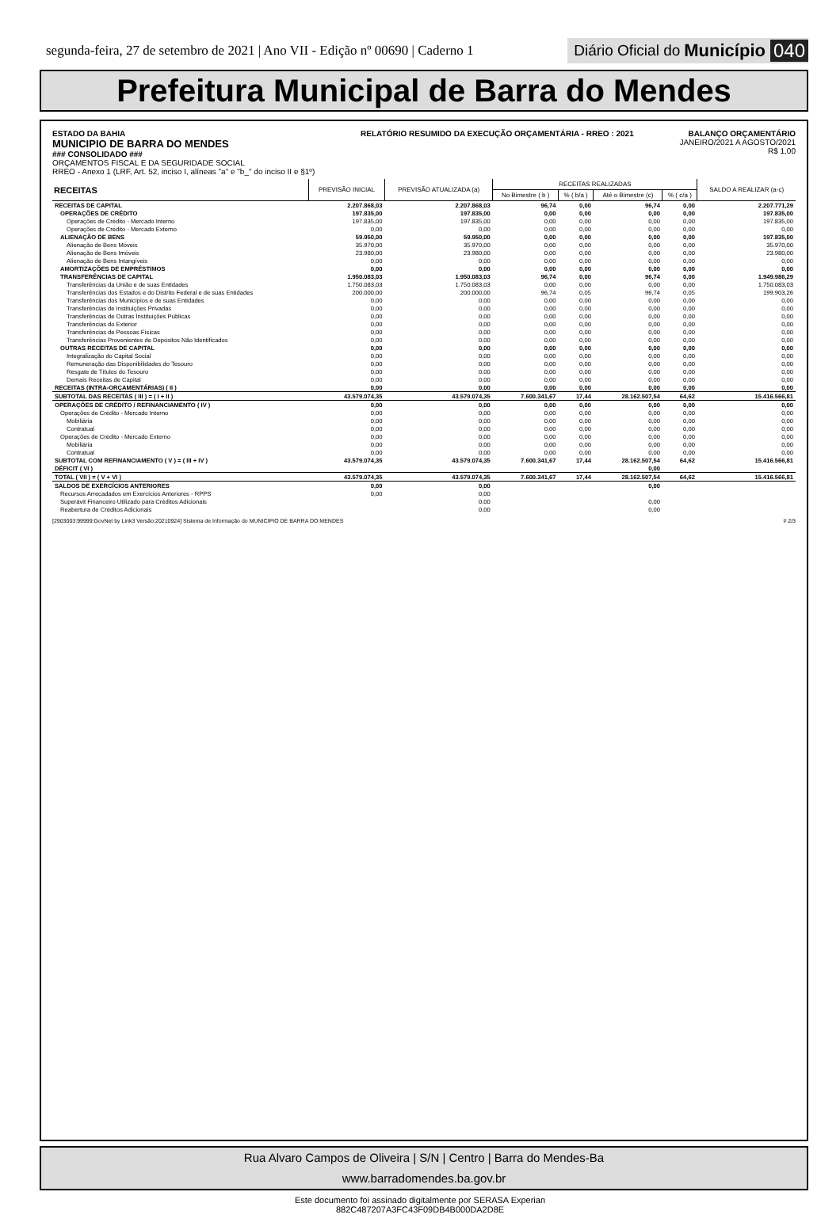segunda-feira, 27 de setembro de 2021 | Ano VII - Edição nº 00690 | Caderno 1
Diário Oficial do Município 040
Prefeitura Municipal de Barra do Mendes
ESTADO DA BAHIA
MUNICIPIO DE BARRA DO MENDES
### CONSOLIDADO ###
ORÇAMENTOS FISCAL E DA SEGURIDADE SOCIAL
RREO - Anexo 1 (LRF, Art. 52, inciso I, alíneas "a" e "b_" do inciso II e §1º)
RELATÓRIO RESUMIDO DA EXECUÇÃO ORÇAMENTÁRIA - RREO : 2021
BALANÇO ORÇAMENTÁRIO
JANEIRO/2021 A AGOSTO/2021
R$ 1,00
| RECEITAS | PREVISÃO INICIAL | PREVISÃO ATUALIZADA (a) | RECEITAS REALIZADAS | | | | SALDO A REALIZAR (a-c) |
| --- | --- | --- | --- | --- | --- | --- | --- |
| | | | No Bimestre ( b ) | % ( b/a ) | Até o Bimestre (c) | % ( c/a ) | |
| RECEITAS DE CAPITAL | 2.207.868,03 | 2.207.868,03 | 96,74 | 0,00 | 96,74 | 0,00 | 2.207.771,29 |
| OPERAÇÕES DE CRÉDITO | 197.835,00 | 197.835,00 | 0,00 | 0,00 | 0,00 | 0,00 | 197.835,00 |
| Operações de Crédito - Mercado Interno | 197.835,00 | 197.835,00 | 0,00 | 0,00 | 0,00 | 0,00 | 197.835,00 |
| Operações de Crédito - Mercado Externo | 0,00 | 0,00 | 0,00 | 0,00 | 0,00 | 0,00 | 0,00 |
| ALIENAÇÃO DE BENS | 59.950,00 | 59.950,00 | 0,00 | 0,00 | 0,00 | 0,00 | 197.835,00 |
| Alienação de Bens Móveis | 35.970,00 | 35.970,00 | 0,00 | 0,00 | 0,00 | 0,00 | 35.970,00 |
| Alienação de Bens Imóveis | 23.980,00 | 23.980,00 | 0,00 | 0,00 | 0,00 | 0,00 | 23.980,00 |
| Alienação de Bens Intangíveis | 0,00 | 0,00 | 0,00 | 0,00 | 0,00 | 0,00 | 0,00 |
| AMORTIZAÇÕES DE EMPRÉSTIMOS | 0,00 | 0,00 | 0,00 | 0,00 | 0,00 | 0,00 | 0,00 |
| TRANSFERÊNCIAS DE CAPITAL | 1.950.083,03 | 1.950.083,03 | 96,74 | 0,00 | 96,74 | 0,00 | 1.949.986,29 |
| Transferências da União e de suas Entidades | 1.750.083,03 | 1.750.083,03 | 0,00 | 0,00 | 0,00 | 0,00 | 1.750.083,03 |
| Transferências dos Estados e do Distrito Federal e de suas Entidades | 200.000,00 | 200.000,00 | 96,74 | 0,05 | 96,74 | 0,05 | 199.903,26 |
| Transferências dos Municípios e de suas Entidades | 0,00 | 0,00 | 0,00 | 0,00 | 0,00 | 0,00 | 0,00 |
| Transferências de Instituições Privadas | 0,00 | 0,00 | 0,00 | 0,00 | 0,00 | 0,00 | 0,00 |
| Transferências de Outras Instituições Públicas | 0,00 | 0,00 | 0,00 | 0,00 | 0,00 | 0,00 | 0,00 |
| Transferências do Exterior | 0,00 | 0,00 | 0,00 | 0,00 | 0,00 | 0,00 | 0,00 |
| Transferências de Pessoas Físicas | 0,00 | 0,00 | 0,00 | 0,00 | 0,00 | 0,00 | 0,00 |
| Transferências Provenientes de Depósitos Não Identificados | 0,00 | 0,00 | 0,00 | 0,00 | 0,00 | 0,00 | 0,00 |
| OUTRAS RECEITAS DE CAPITAL | 0,00 | 0,00 | 0,00 | 0,00 | 0,00 | 0,00 | 0,00 |
| Integralização do Capital Social | 0,00 | 0,00 | 0,00 | 0,00 | 0,00 | 0,00 | 0,00 |
| Remuneração das Disponibilidades do Tesouro | 0,00 | 0,00 | 0,00 | 0,00 | 0,00 | 0,00 | 0,00 |
| Resgate de Títulos do Tesouro | 0,00 | 0,00 | 0,00 | 0,00 | 0,00 | 0,00 | 0,00 |
| Demais Receitas de Capital | 0,00 | 0,00 | 0,00 | 0,00 | 0,00 | 0,00 | 0,00 |
| RECEITAS (INTRA-ORÇAMENTÁRIAS) ( II ) | 0,00 | 0,00 | 0,00 | 0,00 | 0,00 | 0,00 | 0,00 |
| SUBTOTAL DAS RECEITAS ( III ) = ( I + II ) | 43.579.074,35 | 43.579.074,35 | 7.600.341,67 | 17,44 | 28.162.507,54 | 64,62 | 15.416.566,81 |
| OPERAÇÕES DE CRÉDITO / REFINANCIAMENTO ( IV ) | 0,00 | 0,00 | 0,00 | 0,00 | 0,00 | 0,00 | 0,00 |
| Operações de Crédito - Mercado Interno | 0,00 | 0,00 | 0,00 | 0,00 | 0,00 | 0,00 | 0,00 |
| Mobiliária | 0,00 | 0,00 | 0,00 | 0,00 | 0,00 | 0,00 | 0,00 |
| Contratual | 0,00 | 0,00 | 0,00 | 0,00 | 0,00 | 0,00 | 0,00 |
| Operações de Crédito - Mercado Externo | 0,00 | 0,00 | 0,00 | 0,00 | 0,00 | 0,00 | 0,00 |
| Mobiliária | 0,00 | 0,00 | 0,00 | 0,00 | 0,00 | 0,00 | 0,00 |
| Contratual | 0,00 | 0,00 | 0,00 | 0,00 | 0,00 | 0,00 | 0,00 |
| SUBTOTAL COM REFINANCIAMENTO ( V ) = ( III + IV ) | 43.579.074,35 | 43.579.074,35 | 7.600.341,67 | 17,44 | 28.162.507,54 | 64,62 | 15.416.566,81 |
| DÉFICIT ( VI ) | | | | | 0,00 | | |
| TOTAL ( VII ) = ( V + VI ) | 43.579.074,35 | 43.579.074,35 | 7.600.341,67 | 17,44 | 28.162.507,54 | 64,62 | 15.416.566,81 |
| SALDOS DE EXERCÍCIOS ANTERIORES | 0,00 | 0,00 | | | 0,00 | | |
| Recursos Arrecadados em Exercícios Anteriores - RPPS | 0,00 | 0,00 | | | | | |
| Superávit Financeiro Utilizado para Créditos Adicionais | | 0,00 | | | 0,00 | | |
| Reabertura de Créditos Adicionais | | 0,00 | | | 0,00 | | |
[2903003:99999:GovNet by Link3 Versão:20210924] Sistema de Informação do MUNICIPIO DE BARRA DO MENDES # 2/3
Rua Alvaro Campos de Oliveira | S/N | Centro | Barra do Mendes-Ba
www.barradomendes.ba.gov.br
Este documento foi assinado digitalmente por SERASA Experian
882C487207A3FC43F09DB4B000DA2D8E